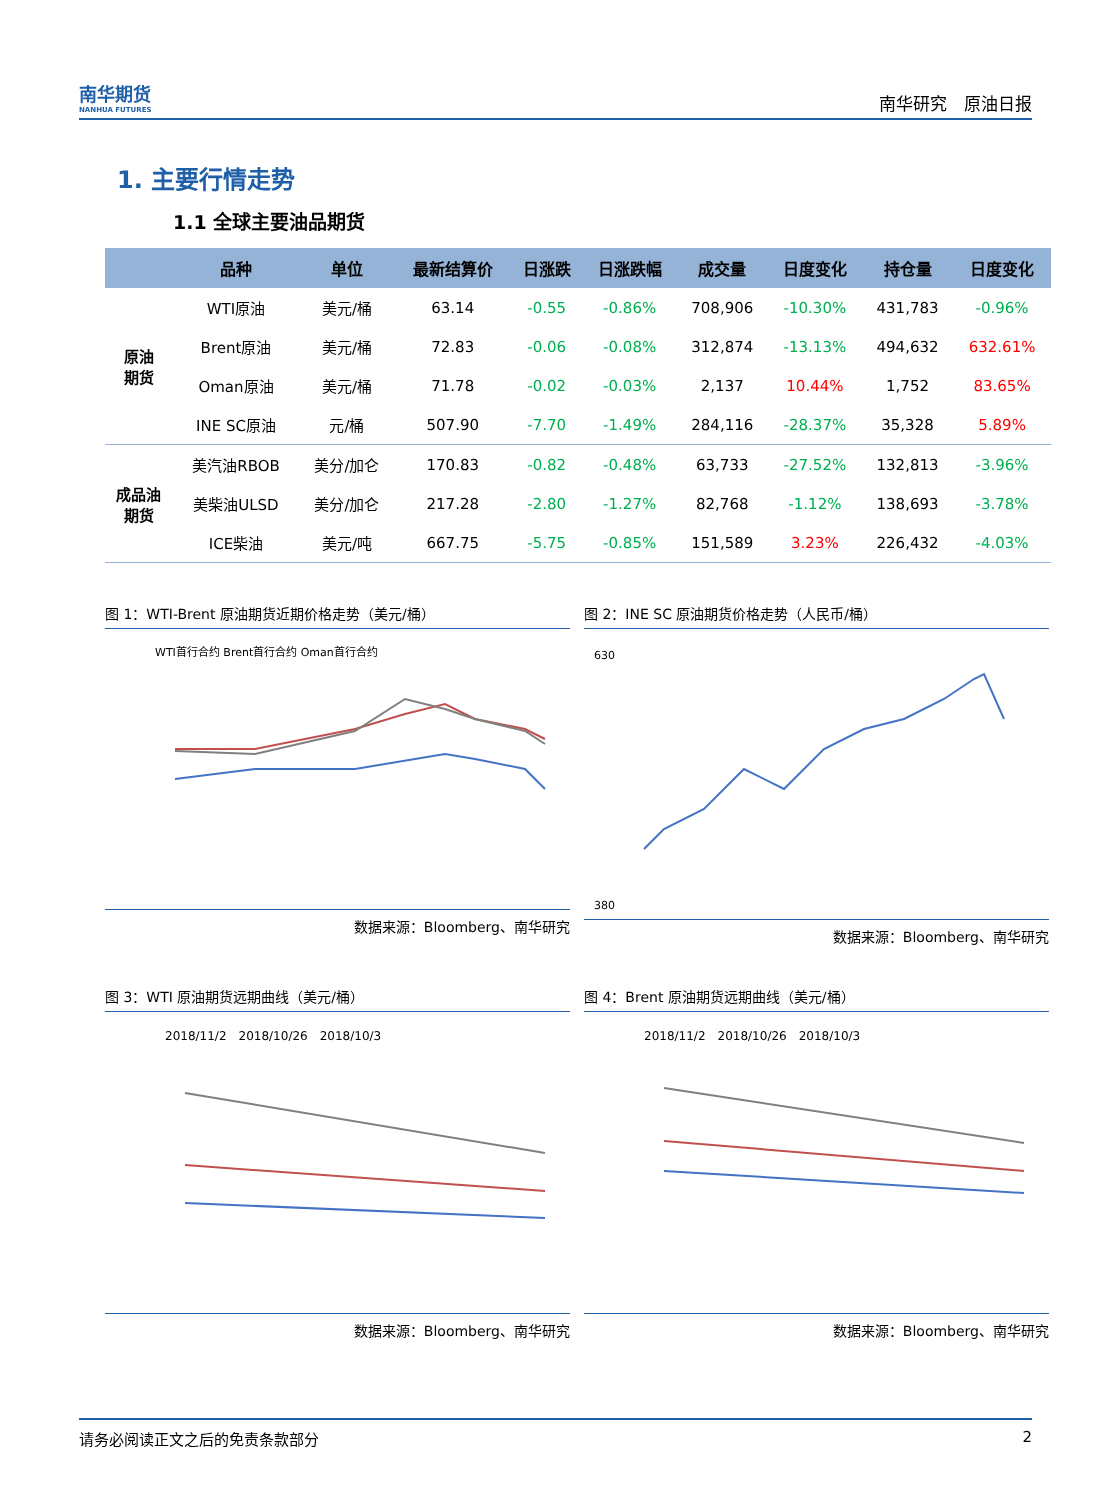南华期货
NANHUA FUTURES
南华研究　原油日报
1. 主要行情走势
1.1 全球主要油品期货
| | 品种 | 单位 | 最新结算价 | 日涨跌 | 日涨跌幅 | 成交量 | 日度变化 | 持仓量 | 日度变化 |
| --- | --- | --- | --- | --- | --- | --- | --- | --- | --- |
| 原油 期货 | WTI原油 | 美元/桶 | 63.14 | -0.55 | -0.86% | 708,906 | -10.30% | 431,783 | -0.96% |
| | Brent原油 | 美元/桶 | 72.83 | -0.06 | -0.08% | 312,874 | -13.13% | 494,632 | 632.61% |
| | Oman原油 | 美元/桶 | 71.78 | -0.02 | -0.03% | 2,137 | 10.44% | 1,752 | 83.65% |
| | INE SC原油 | 元/桶 | 507.90 | -7.70 | -1.49% | 284,116 | -28.37% | 35,328 | 5.89% |
| 成品油 期货 | 美汽油RBOB | 美分/加仑 | 170.83 | -0.82 | -0.48% | 63,733 | -27.52% | 132,813 | -3.96% |
| | 美柴油ULSD | 美分/加仑 | 217.28 | -2.80 | -1.27% | 82,768 | -1.12% | 138,693 | -3.78% |
| | ICE柴油 | 美元/吨 | 667.75 | -5.75 | -0.85% | 151,589 | 3.23% | 226,432 | -4.03% |
图 1：WTI-Brent 原油期货近期价格走势（美元/桶）
WTI首行合约 Brent首行合约 Oman首行合约
数据来源：Bloomberg、南华研究
图 2：INE SC 原油期货价格走势（人民币/桶）
630
380
数据来源：Bloomberg、南华研究
图 3：WTI 原油期货远期曲线（美元/桶）
2018/11/2　2018/10/26　2018/10/3
数据来源：Bloomberg、南华研究
图 4：Brent 原油期货远期曲线（美元/桶）
2018/11/2　2018/10/26　2018/10/3
数据来源：Bloomberg、南华研究
请务必阅读正文之后的免责条款部分 2